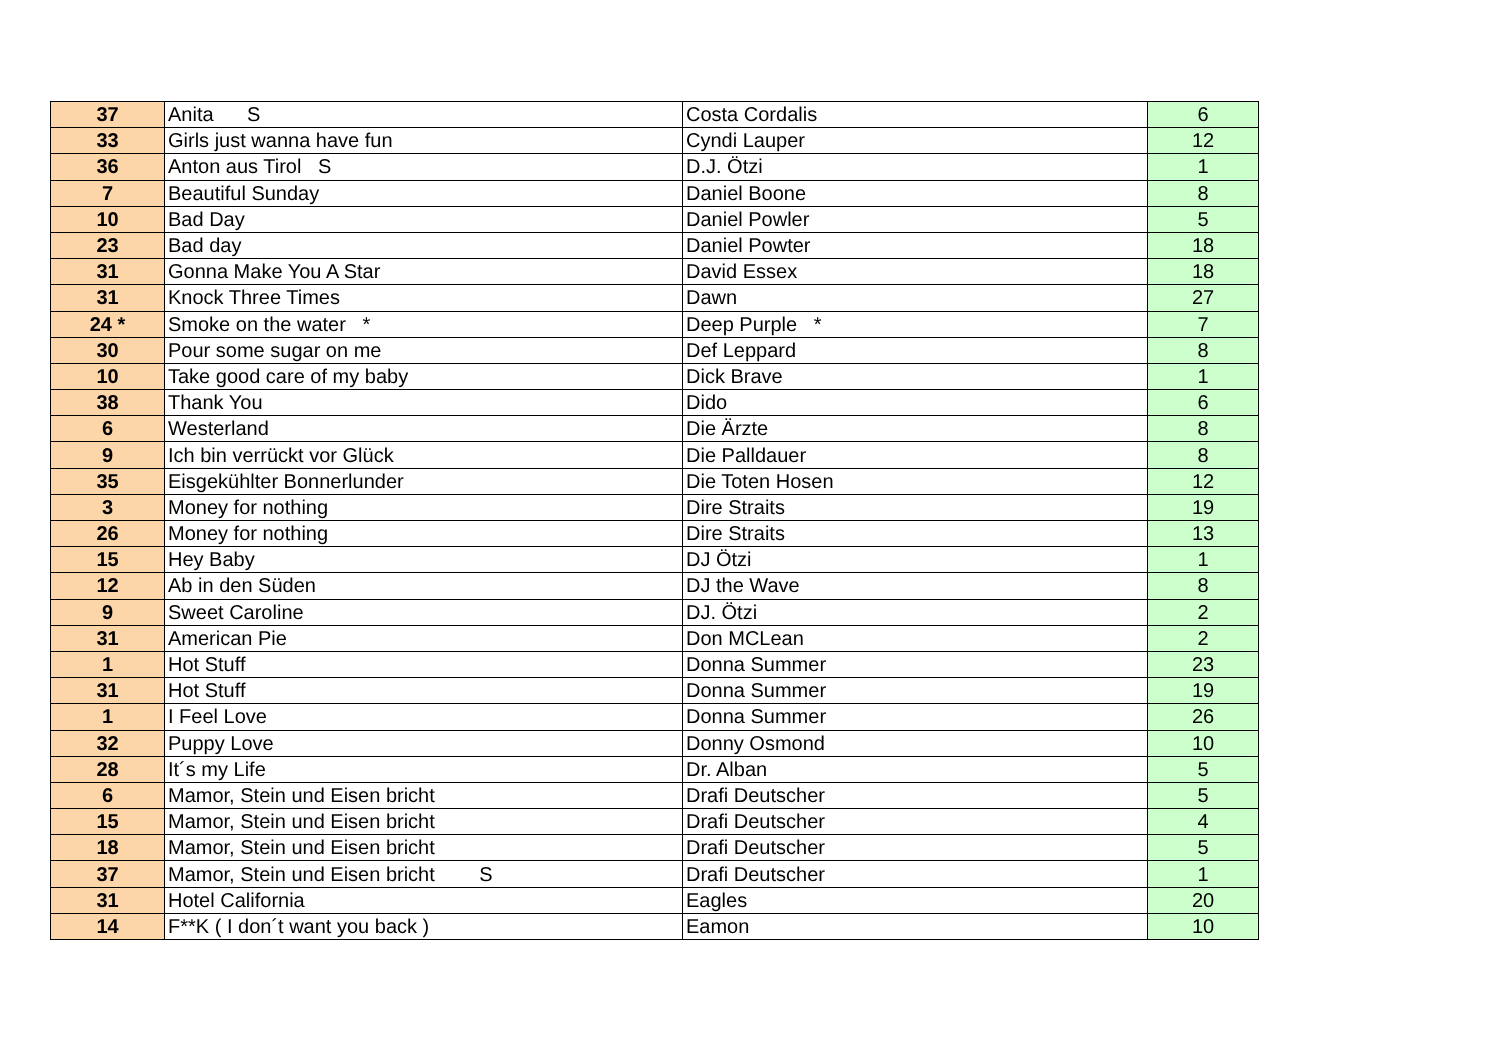| 37 | Anita S | Costa Cordalis | 6 |
| 33 | Girls just wanna have fun | Cyndi Lauper | 12 |
| 36 | Anton aus Tirol S | D.J. Ötzi | 1 |
| 7 | Beautiful Sunday | Daniel Boone | 8 |
| 10 | Bad Day | Daniel Powler | 5 |
| 23 | Bad day | Daniel Powter | 18 |
| 31 | Gonna Make You A Star | David Essex | 18 |
| 31 | Knock Three Times | Dawn | 27 |
| 24 * | Smoke on the water * | Deep Purple * | 7 |
| 30 | Pour some sugar on me | Def Leppard | 8 |
| 10 | Take good care of my baby | Dick Brave | 1 |
| 38 | Thank You | Dido | 6 |
| 6 | Westerland | Die Ärzte | 8 |
| 9 | Ich bin verrückt vor Glück | Die Palldauer | 8 |
| 35 | Eisgekühlter Bonnerlunder | Die Toten Hosen | 12 |
| 3 | Money for nothing | Dire Straits | 19 |
| 26 | Money for nothing | Dire Straits | 13 |
| 15 | Hey Baby | DJ Ötzi | 1 |
| 12 | Ab in den Süden | DJ the Wave | 8 |
| 9 | Sweet Caroline | DJ. Ötzi | 2 |
| 31 | American Pie | Don MCLean | 2 |
| 1 | Hot Stuff | Donna Summer | 23 |
| 31 | Hot Stuff | Donna Summer | 19 |
| 1 | I Feel Love | Donna Summer | 26 |
| 32 | Puppy Love | Donny Osmond | 10 |
| 28 | It´s my Life | Dr. Alban | 5 |
| 6 | Mamor, Stein und Eisen bricht | Drafi Deutscher | 5 |
| 15 | Mamor, Stein und Eisen bricht | Drafi Deutscher | 4 |
| 18 | Mamor, Stein und Eisen bricht | Drafi Deutscher | 5 |
| 37 | Mamor, Stein und Eisen bricht S | Drafi Deutscher | 1 |
| 31 | Hotel California | Eagles | 20 |
| 14 | F**K ( I don´t want you back ) | Eamon | 10 |